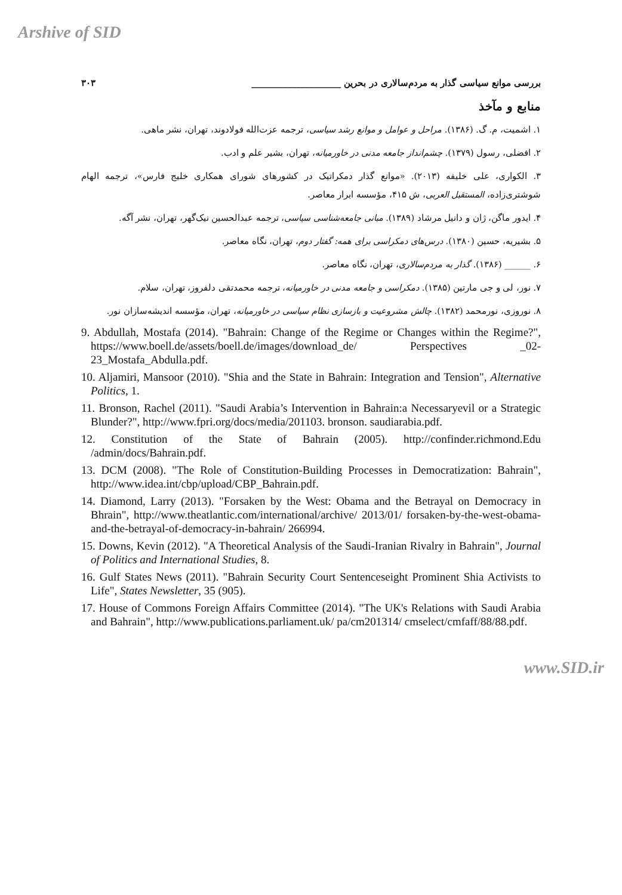Arshive of SID
بررسی موانع سیاسی گذار به مردم‌سالاری در بحرین ____________________ ۳۰۳
منابع و مآخذ
۱. اشمیت، م. گ. (۱۳۸۶). مراحل و عوامل و موانع رشد سیاسی، ترجمه عزت‌الله فولادوند، تهران، نشر ماهی.
۲. افضلی، رسول (۱۳۷۹). چشم‌انداز جامعه مدنی در خاورمیانه، تهران، بشیر علم و ادب.
۳. الکواری، علی خلیفه (۲۰۱۳). «موانع گذار دمکراتیک در کشورهای شورای همکاری خلیج فارس»، ترجمه الهام شوشتری‌زاده، المستقبل العربی، ش ۴۱۵، مؤسسه ابرار معاصر.
۴. ایدور ماگن، ژان و دانیل مرشاد (۱۳۸۹). مبانی جامعه‌شناسی سیاسی، ترجمه عبدالحسین نیک‌گهر، تهران، نشر آگه.
۵. بشیریه، حسین (۱۳۸۰). درس‌های دمکراسی برای همه: گفتار دوم، تهران، نگاه معاصر.
۶. ______ (۱۳۸۶). گذار به مردم‌سالاری، تهران، نگاه معاصر.
۷. نور، لی و جی مارتین (۱۳۸۵). دمکراسی و جامعه مدنی در خاورمیانه، ترجمه محمدتقی دلفروز، تهران، سلام.
۸. نوروزی، نورمحمد (۱۳۸۲). چالش مشروعیت و بازسازی نظام سیاسی در خاورمیانه، تهران، مؤسسه اندیشه‌سازان نور.
9. Abdullah, Mostafa (2014). "Bahrain: Change of the Regime or Changes within the Regime?", https://www.boell.de/assets/boell.de/images/download_de/ Perspectives _02-23_Mostafa_Abdulla.pdf.
10. Aljamiri, Mansoor (2010). "Shia and the State in Bahrain: Integration and Tension", Alternative Politics, 1.
11. Bronson, Rachel (2011). "Saudi Arabia’s Intervention in Bahrain:a Necessaryevil or a Strategic Blunder?", http://www.fpri.org/docs/media/201103. bronson. saudiarabia.pdf.
12. Constitution of the State of Bahrain (2005). http://confinder.richmond.Edu /admin/docs/Bahrain.pdf.
13. DCM (2008). "The Role of Constitution-Building Processes in Democratization: Bahrain", http://www.idea.int/cbp/upload/CBP_Bahrain.pdf.
14. Diamond, Larry (2013). "Forsaken by the West: Obama and the Betrayal on Democracy in Bhrain", http://www.theatlantic.com/international/archive/ 2013/01/ forsaken-by-the-west-obama-and-the-betrayal-of-democracy-in-bahrain/ 266994.
15. Downs, Kevin (2012). "A Theoretical Analysis of the Saudi-Iranian Rivalry in Bahrain", Journal of Politics and International Studies, 8.
16. Gulf States News (2011). "Bahrain Security Court Sentenceseight Prominent Shia Activists to Life", States Newsletter, 35 (905).
17. House of Commons Foreign Affairs Committee (2014). "The UK's Relations with Saudi Arabia and Bahrain", http://www.publications.parliament.uk/ pa/cm201314/ cmselect/cmfaff/88/88.pdf.
www.SID.ir